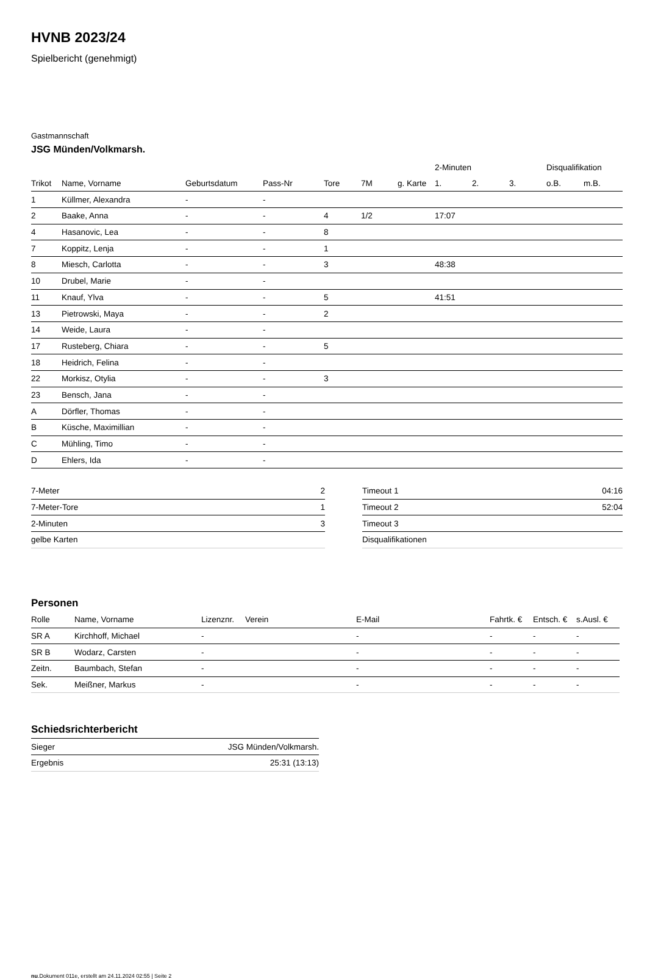HVNB 2023/24
Spielbericht (genehmigt)
Gastmannschaft
JSG Münden/Volkmarsh.
| | | | | | | | 2-Minuten | | | Disqualifikation | |
| --- | --- | --- | --- | --- | --- | --- | --- | --- | --- | --- | --- |
| Trikot | Name, Vorname | Geburtsdatum | Pass-Nr | Tore | 7M | g. Karte | 1. | 2. | 3. | o.B. | m.B. |
| 1 | Küllmer, Alexandra | - | - | | | | | | | | |
| 2 | Baake, Anna | - | - | 4 | 1/2 | | 17:07 | | | | |
| 4 | Hasanovic, Lea | - | - | 8 | | | | | | | |
| 7 | Koppitz, Lenja | - | - | 1 | | | | | | | |
| 8 | Miesch, Carlotta | - | - | 3 | | | 48:38 | | | | |
| 10 | Drubel, Marie | - | - | | | | | | | | |
| 11 | Knauf, Ylva | - | - | 5 | | | 41:51 | | | | |
| 13 | Pietrowski, Maya | - | - | 2 | | | | | | | |
| 14 | Weide, Laura | - | - | | | | | | | | |
| 17 | Rusteberg, Chiara | - | - | 5 | | | | | | | |
| 18 | Heidrich, Felina | - | - | | | | | | | | |
| 22 | Morkisz, Otylia | - | - | 3 | | | | | | | |
| 23 | Bensch, Jana | - | - | | | | | | | | |
| A | Dörfler, Thomas | - | - | | | | | | | | |
| B | Küsche, Maximillian | - | - | | | | | | | | |
| C | Mühling, Timo | - | - | | | | | | | | |
| D | Ehlers, Ida | - | - | | | | | | | | |
| 7-Meter | 2 |
| 7-Meter-Tore | 1 |
| 2-Minuten | 3 |
| gelbe Karten | |
| Timeout 1 | 04:16 |
| Timeout 2 | 52:04 |
| Timeout 3 | |
| Disqualifikationen | |
Personen
| Rolle | Name, Vorname | Lizenznr. | Verein | E-Mail | Fahrtk. € | Entsch. € | s.Ausl. € |
| --- | --- | --- | --- | --- | --- | --- | --- |
| SR A | Kirchhoff, Michael | - | | - | - | - | - |
| SR B | Wodarz, Carsten | - | | - | - | - | - |
| Zeitn. | Baumbach, Stefan | - | | - | - | - | - |
| Sek. | Meißner, Markus | - | | - | - | - | - |
Schiedsrichterbericht
| Sieger | JSG Münden/Volkmarsh. |
| Ergebnis | 25:31 (13:13) |
nu.Dokument 011e, erstellt am 24.11.2024 02:55 | Seite 2